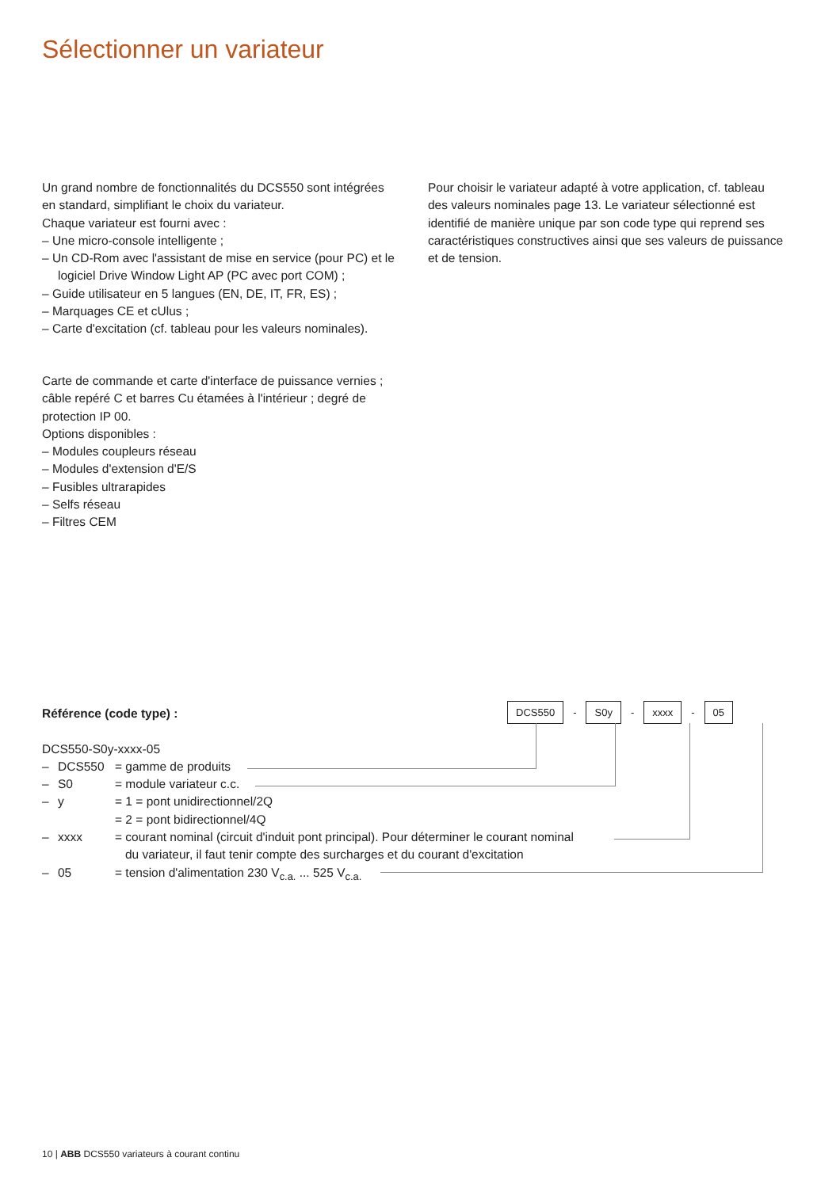Sélectionner un variateur
Un grand nombre de fonctionnalités du DCS550 sont intégrées en standard, simplifiant le choix du variateur.
Chaque variateur est fourni avec :
– Une micro-console intelligente ;
– Un CD-Rom avec l'assistant de mise en service (pour PC) et le logiciel Drive Window Light AP (PC avec port COM) ;
– Guide utilisateur en 5 langues (EN, DE, IT, FR, ES) ;
– Marquages CE et cUlus ;
– Carte d'excitation (cf. tableau pour les valeurs nominales).
Pour choisir le variateur adapté à votre application, cf. tableau des valeurs nominales page 13. Le variateur sélectionné est identifié de manière unique par son code type qui reprend ses caractéristiques constructives ainsi que ses valeurs de puissance et de tension.
Carte de commande et carte d'interface de puissance vernies ; câble repéré C et barres Cu étamées à l'intérieur ; degré de protection IP 00.
Options disponibles :
– Modules coupleurs réseau
– Modules d'extension d'E/S
– Fusibles ultrarapides
– Selfs réseau
– Filtres CEM
DCS550 - S0y - xxxx - 05
Référence (code type) :
DCS550-S0y-xxxx-05
– DCS550 = gamme de produits
– S0 = module variateur c.c.
– y = 1 = pont unidirectionnel/2Q
= 2 = pont bidirectionnel/4Q
– xxxx = courant nominal (circuit d'induit pont principal). Pour déterminer le courant nominal
du variateur, il faut tenir compte des surcharges et du courant d'excitation
– 05 = tension d'alimentation 230 V<sub>c.a.</sub> ... 525 V<sub>c.a.</sub>
10 | ABB DCS550 variateurs à courant continu